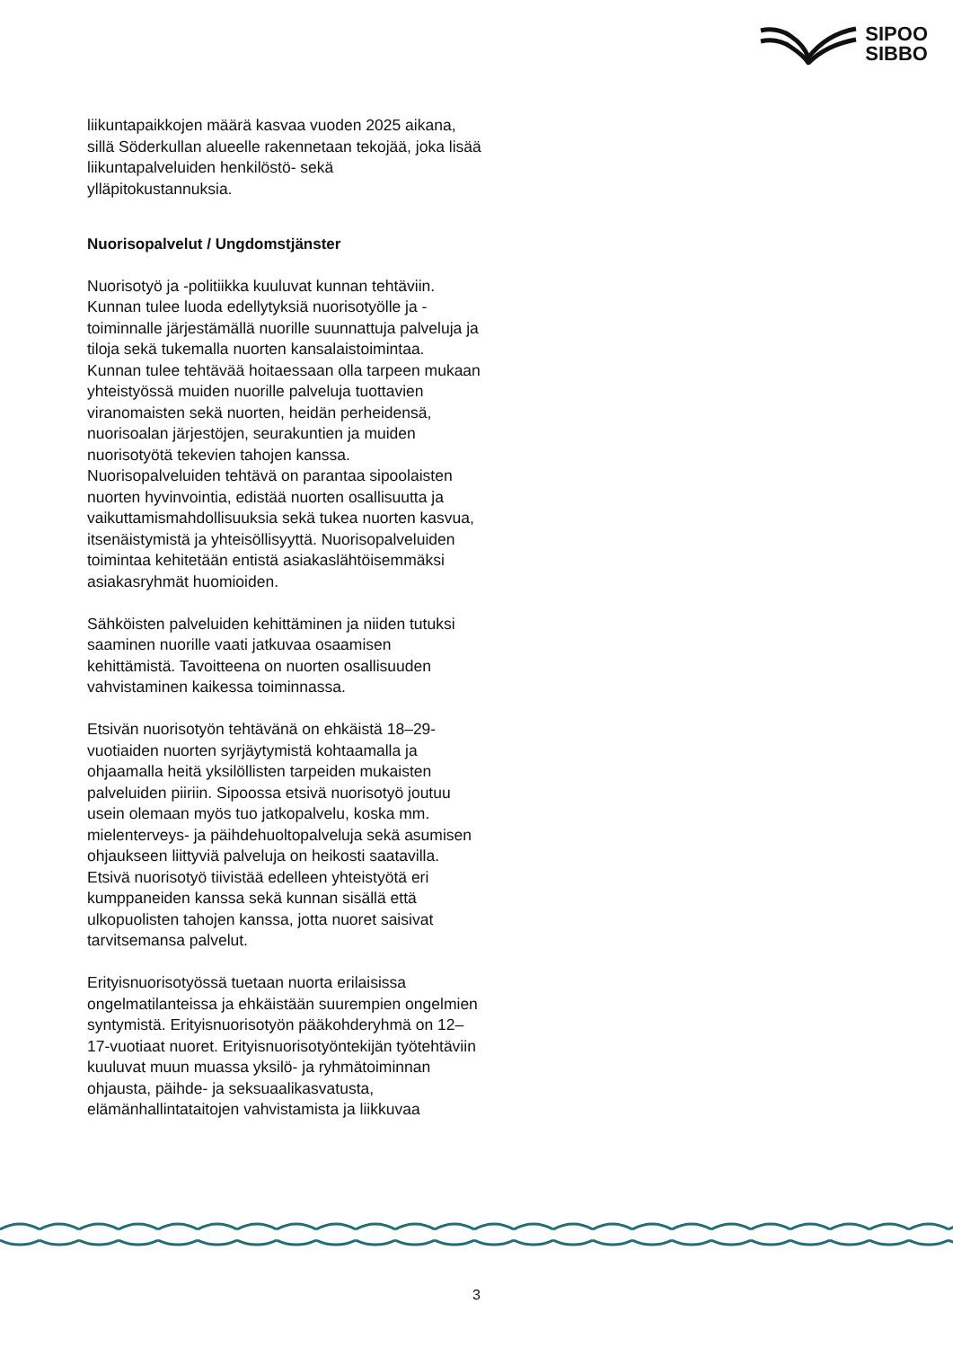SIPOO
SIBBO
liikuntapaikkojen määrä kasvaa vuoden 2025 aikana, sillä Söderkullan alueelle rakennetaan tekojää, joka lisää liikuntapalveluiden henkilöstö- sekä ylläpitokustannuksia.
Nuorisopalvelut / Ungdomstjänster
Nuorisotyö ja -politiikka kuuluvat kunnan tehtäviin. Kunnan tulee luoda edellytyksiä nuorisotyölle ja -toiminnalle järjestämällä nuorille suunnattuja palveluja ja tiloja sekä tukemalla nuorten kansalaistoimintaa.
Kunnan tulee tehtävää hoitaessaan olla tarpeen mukaan yhteistyössä muiden nuorille palveluja tuottavien viranomaisten sekä nuorten, heidän perheidensä, nuorisoalan järjestöjen, seurakuntien ja muiden nuorisotyötä tekevien tahojen kanssa. Nuorisopalveluiden tehtävä on parantaa sipoolaisten nuorten hyvinvointia, edistää nuorten osallisuutta ja vaikuttamismahdollisuuksia sekä tukea nuorten kasvua, itsenäistymistä ja yhteisöllisyyttä. Nuorisopalveluiden toimintaa kehitetään entistä asiakaslähtöisemmäksi asiakasryhmät huomioiden.
Sähköisten palveluiden kehittäminen ja niiden tutuksi saaminen nuorille vaati jatkuvaa osaamisen kehittämistä. Tavoitteena on nuorten osallisuuden vahvistaminen kaikessa toiminnassa.
Etsivän nuorisotyön tehtävänä on ehkäistä 18–29-vuotiaiden nuorten syrjäytymistä kohtaamalla ja ohjaamalla heitä yksilöllisten tarpeiden mukaisten palveluiden piiriin. Sipoossa etsivä nuorisotyö joutuu usein olemaan myös tuo jatkopalvelu, koska mm. mielenterveys- ja päihdehuoltopalveluja sekä asumisen ohjaukseen liittyviä palveluja on heikosti saatavilla. Etsivä nuorisotyö tiivistää edelleen yhteistyötä eri kumppaneiden kanssa sekä kunnan sisällä että ulkopuolisten tahojen kanssa, jotta nuoret saisivat tarvitsemansa palvelut.
Erityisnuorisotyössä tuetaan nuorta erilaisissa ongelmatilanteissa ja ehkäistään suurempien ongelmien syntymistä. Erityisnuorisotyön pääkohderyhmä on 12–17-vuotiaat nuoret. Erityisnuorisotyöntekijän työtehtäviin kuuluvat muun muassa yksilö- ja ryhmätoiminnan ohjausta, päihde- ja seksuaalikasvatusta, elämänhallintataitojen vahvistamista ja liikkuvaa
3